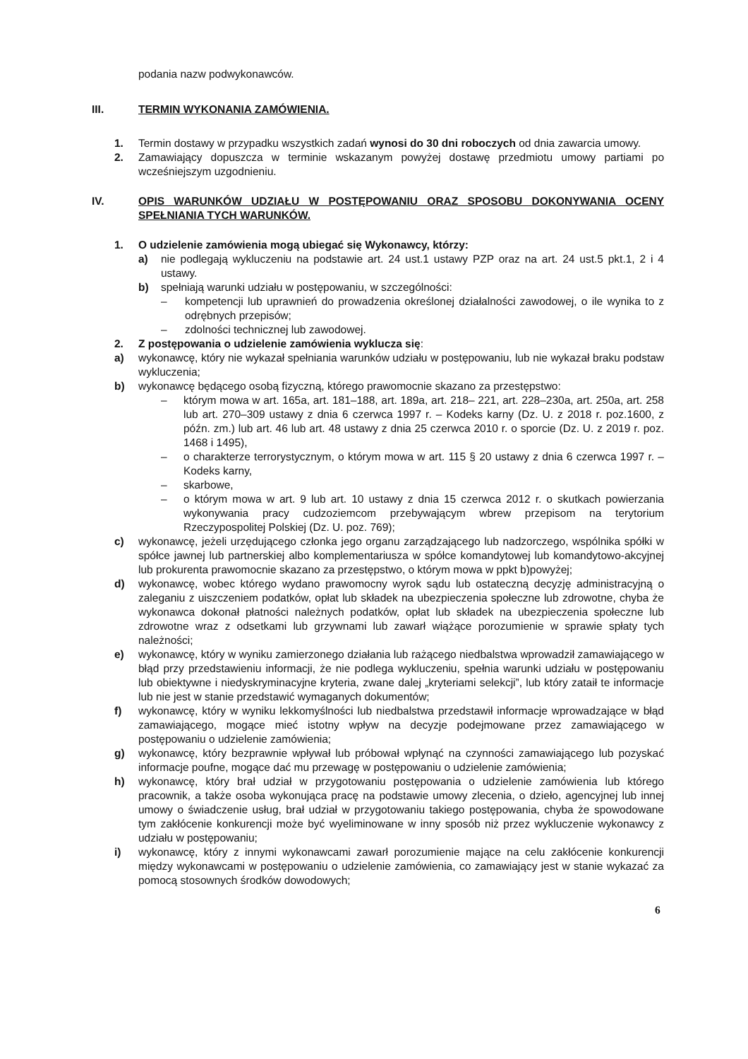podania nazw podwykonawców.
III. TERMIN WYKONANIA ZAMÓWIENIA.
1. Termin dostawy w przypadku wszystkich zadań wynosi do 30 dni roboczych od dnia zawarcia umowy.
2. Zamawiający dopuszcza w terminie wskazanym powyżej dostawę przedmiotu umowy partiami po wcześniejszym uzgodnieniu.
IV. OPIS WARUNKÓW UDZIAŁU W POSTĘPOWANIU ORAZ SPOSOBU DOKONYWANIA OCENY SPEŁNIANIA TYCH WARUNKÓW.
1. O udzielenie zamówienia mogą ubiegać się Wykonawcy, którzy:
a) nie podlegają wykluczeniu na podstawie art. 24 ust.1 ustawy PZP oraz na art. 24 ust.5 pkt.1, 2 i 4 ustawy.
b) spełniają warunki udziału w postępowaniu, w szczególności:
– kompetencji lub uprawnień do prowadzenia określonej działalności zawodowej, o ile wynika to z odrębnych przepisów;
– zdolności technicznej lub zawodowej.
2. Z postępowania o udzielenie zamówienia wyklucza się:
a) wykonawcę, który nie wykazał spełniania warunków udziału w postępowaniu, lub nie wykazał braku podstaw wykluczenia;
b) wykonawcę będącego osobą fizyczną, którego prawomocnie skazano za przestępstwo:
– którym mowa w art. 165a, art. 181–188, art. 189a, art. 218– 221, art. 228–230a, art. 250a, art. 258 lub art. 270–309 ustawy z dnia 6 czerwca 1997 r. – Kodeks karny (Dz. U. z 2018 r. poz.1600, z późn. zm.) lub art. 46 lub art. 48 ustawy z dnia 25 czerwca 2010 r. o sporcie (Dz. U. z 2019 r. poz. 1468 i 1495),
– o charakterze terrorystycznym, o którym mowa w art. 115 § 20 ustawy z dnia 6 czerwca 1997 r. – Kodeks karny,
– skarbowe,
– o którym mowa w art. 9 lub art. 10 ustawy z dnia 15 czerwca 2012 r. o skutkach powierzania wykonywania pracy cudzoziemcom przebywającym wbrew przepisom na terytorium Rzeczypospolitej Polskiej (Dz. U. poz. 769);
c) wykonawcę, jeżeli urzędującego członka jego organu zarządzającego lub nadzorczego, wspólnika spółki w spółce jawnej lub partnerskiej albo komplementariusza w spółce komandytowej lub komandytowo-akcyjnej lub prokurenta prawomocnie skazano za przestępstwo, o którym mowa w ppkt b)powyżej;
d) wykonawcę, wobec którego wydano prawomocny wyrok sądu lub ostateczną decyzję administracyjną o zaleganiu z uiszczeniem podatków, opłat lub składek na ubezpieczenia społeczne lub zdrowotne, chyba że wykonawca dokonał płatności należnych podatków, opłat lub składek na ubezpieczenia społeczne lub zdrowotne wraz z odsetkami lub grzywnami lub zawarł wiążące porozumienie w sprawie spłaty tych należności;
e) wykonawcę, który w wyniku zamierzonego działania lub rażącego niedbalstwa wprowadził zamawiającego w błąd przy przedstawieniu informacji, że nie podlega wykluczeniu, spełnia warunki udziału w postępowaniu lub obiektywne i niedyskryminacyjne kryteria, zwane dalej „kryteriami selekcji”, lub który zataił te informacje lub nie jest w stanie przedstawić wymaganych dokumentów;
f) wykonawcę, który w wyniku lekkomyślności lub niedbalstwa przedstawił informacje wprowadzające w błąd zamawiającego, mogące mieć istotny wpływ na decyzje podejmowane przez zamawiającego w postępowaniu o udzielenie zamówienia;
g) wykonawcę, który bezprawnie wpływał lub próbował wpłynąć na czynności zamawiającego lub pozyskać informacje poufne, mogące dać mu przewagę w postępowaniu o udzielenie zamówienia;
h) wykonawcę, który brał udział w przygotowaniu postępowania o udzielenie zamówienia lub którego pracownik, a także osoba wykonująca pracę na podstawie umowy zlecenia, o dzieło, agencyjnej lub innej umowy o świadczenie usług, brał udział w przygotowaniu takiego postępowania, chyba że spowodowane tym zakłócenie konkurencji może być wyeliminowane w inny sposób niż przez wykluczenie wykonawcy z udziału w postępowaniu;
i) wykonawcę, który z innymi wykonawcami zawarł porozumienie mające na celu zakłócenie konkurencji między wykonawcami w postępowaniu o udzielenie zamówienia, co zamawiający jest w stanie wykazać za pomocą stosownych środków dowodowych;
6